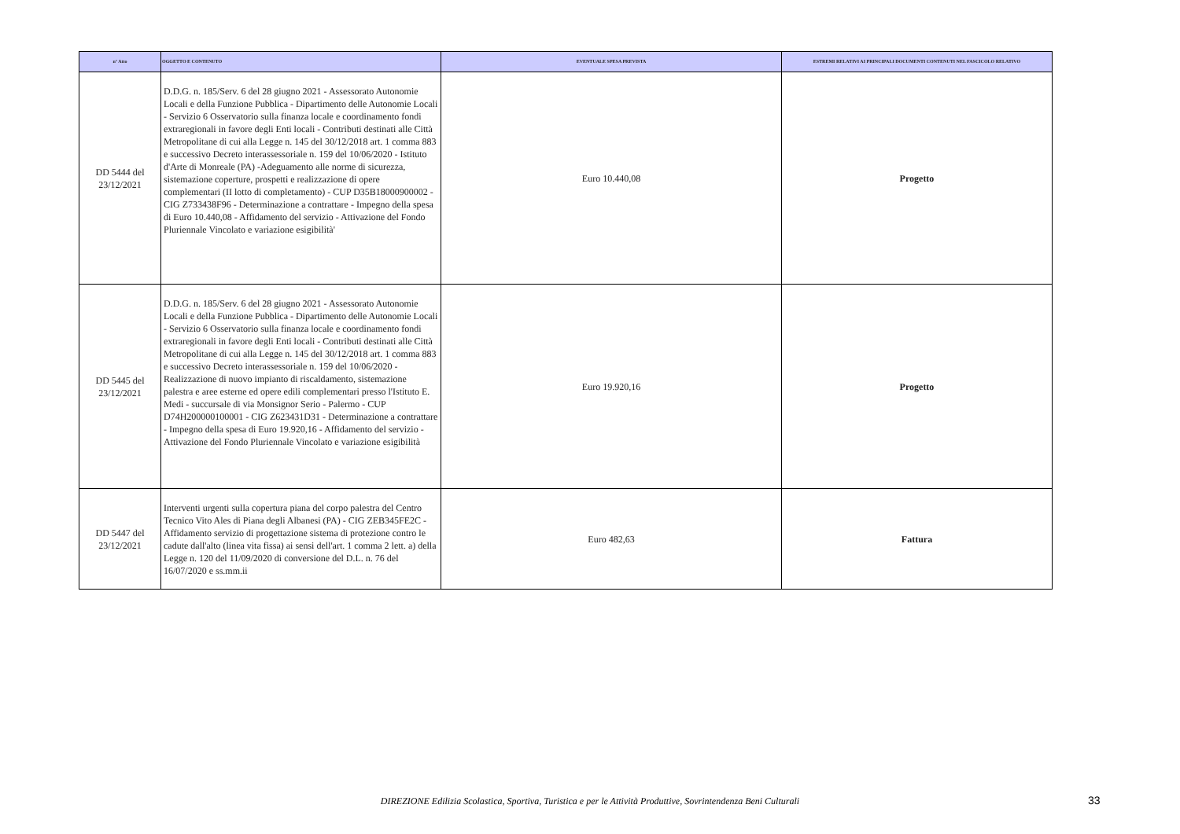| n° Atto | OGGETTO E CONTENUTO | EVENTUALE SPESA PREVISTA | ESTREMI RELATIVI AI PRINCIPALI DOCUMENTI CONTENUTI NEL FASCICOLO RELATIVO |
| --- | --- | --- | --- |
| DD 5444 del 23/12/2021 | D.D.G. n. 185/Serv. 6 del 28 giugno 2021 - Assessorato Autonomie Locali e della Funzione Pubblica - Dipartimento delle Autonomie Locali - Servizio 6 Osservatorio sulla finanza locale e coordinamento fondi extraregionali in favore degli Enti locali - Contributi destinati alle Città Metropolitane di cui alla Legge n. 145 del 30/12/2018 art. 1 comma 883 e successivo Decreto interassessoriale n. 159 del 10/06/2020 - Istituto d'Arte di Monreale (PA) -Adeguamento alle norme di sicurezza, sistemazione coperture, prospetti e realizzazione di opere complementari (II lotto di completamento) - CUP D35B18000900002 - CIG Z733438F96 - Determinazione a contrattare - Impegno della spesa di Euro 10.440,08 - Affidamento del servizio - Attivazione del Fondo Pluriennale Vincolato e variazione esigibilità' | Euro 10.440,08 | Progetto |
| DD 5445 del 23/12/2021 | D.D.G. n. 185/Serv. 6 del 28 giugno 2021 - Assessorato Autonomie Locali e della Funzione Pubblica - Dipartimento delle Autonomie Locali - Servizio 6 Osservatorio sulla finanza locale e coordinamento fondi extraregionali in favore degli Enti locali - Contributi destinati alle Città Metropolitane di cui alla Legge n. 145 del 30/12/2018 art. 1 comma 883 e successivo Decreto interassessoriale n. 159 del 10/06/2020 - Realizzazione di nuovo impianto di riscaldamento, sistemazione palestra e aree esterne ed opere edili complementari presso l'Istituto E. Medi - succursale di via Monsignor Serio - Palermo - CUP D74H200000100001 - CIG Z623431D31 - Determinazione a contrattare - Impegno della spesa di Euro 19.920,16 - Affidamento del servizio - Attivazione del Fondo Pluriennale Vincolato e variazione esigibilità | Euro 19.920,16 | Progetto |
| DD 5447 del 23/12/2021 | Interventi urgenti sulla copertura piana del corpo palestra del Centro Tecnico Vito Ales di Piana degli Albanesi (PA) - CIG ZEB345FE2C - Affidamento servizio di progettazione sistema di protezione contro le cadute dall'alto (linea vita fissa) ai sensi dell'art. 1 comma 2 lett. a) della Legge n. 120 del 11/09/2020 di conversione del D.L. n. 76 del 16/07/2020 e ss.mm.ii | Euro 482,63 | Fattura |
DIREZIONE Edilizia Scolastica, Sportiva, Turistica e per le Attività Produttive, Sovrintendenza Beni Culturali 33